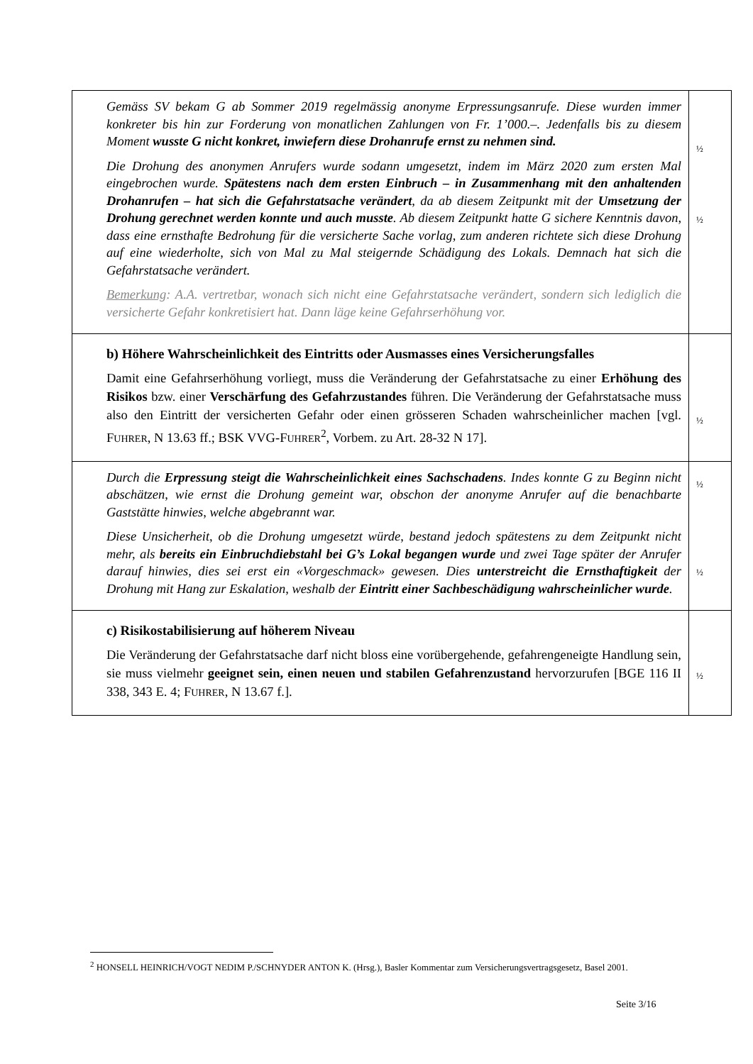| Gemäss SV bekam G ab Sommer 2019 regelmässig anonyme Erpressungsanrufe. Diese wurden immer konkreter bis hin zur Forderung von monatlichen Zahlungen von Fr. 1’000.–. Jedenfalls bis zu diesem Moment wusste G nicht konkret, inwiefern diese Drohanrufe ernst zu nehmen sind. Die Drohung des anonymen Anrufers wurde sodann umgesetzt, indem im März 2020 zum ersten Mal eingebrochen wurde. Spätestens nach dem ersten Einbruch – in Zusammenhang mit den anhaltenden Drohanrufen – hat sich die Gefahrstatsache verändert , da ab diesem Zeitpunkt mit der Umsetzung der Drohung gerechnet werden konnte und auch musste . Ab diesem Zeitpunkt hatte G sichere Kenntnis davon, dass eine ernsthafte Bedrohung für die versicherte Sache vorlag, zum anderen richtete sich diese Drohung auf eine wiederholte, sich von Mal zu Mal steigernde Schädigung des Lokals. Demnach hat sich die Gefahrstatsache verändert. Bemerkung : A.A. vertretbar, wonach sich nicht eine Gefahrstatsache verändert, sondern sich lediglich die versicherte Gefahr konkretisiert hat. Dann läge keine Gefahrserhöhung vor. | ½ ½ |
| b) Höhere Wahrscheinlichkeit des Eintritts oder Ausmasses eines Versicherungsfalles Damit eine Gefahrserhöhung vorliegt, muss die Veränderung der Gefahrstatsache zu einer Erhöhung des Risikos bzw. einer Verschärfung des Gefahrzustandes führen. Die Veränderung der Gefahrstatsache muss also den Eintritt der versicherten Gefahr oder einen grösseren Schaden wahrscheinlicher machen [vgl. F UHRER , N 13.63 ff.; BSK VVG-F UHRER<sup>2</sup>, Vorbem. zu Art. 28-32 N 17]. | ½ |
| Durch die Erpressung steigt die Wahrscheinlichkeit eines Sachschadens . Indes konnte G zu Beginn nicht abschätzen, wie ernst die Drohung gemeint war, obschon der anonyme Anrufer auf die benachbarte Gaststätte hinwies, welche abgebrannt war. Diese Unsicherheit, ob die Drohung umgesetzt würde, bestand jedoch spätestens zu dem Zeitpunkt nicht mehr, als bereits ein Einbruchdiebstahl bei G’s Lokal begangen wurde und zwei Tage später der Anrufer darauf hinwies, dies sei erst ein «Vorgeschmack» gewesen. Dies unterstreicht die Ernsthaftigkeit der Drohung mit Hang zur Eskalation, weshalb der Eintritt einer Sachbeschädigung wahrscheinlicher wurde . | ½ ½ |
| c) Risikostabilisierung auf höherem Niveau Die Veränderung der Gefahrstatsache darf nicht bloss eine vorübergehende, gefahrengeneigte Handlung sein, sie muss vielmehr geeignet sein, einen neuen und stabilen Gefahrenzustand hervorzurufen [BGE 116 II 338, 343 E. 4; F UHRER , N 13.67 f.]. | ½ |
<sup>2</sup> HONSELL HEINRICH/VOGT NEDIM P./SCHNYDER ANTON K. (Hrsg.), Basler Kommentar zum Versicherungsvertragsgesetz, Basel 2001.
Seite 3/16